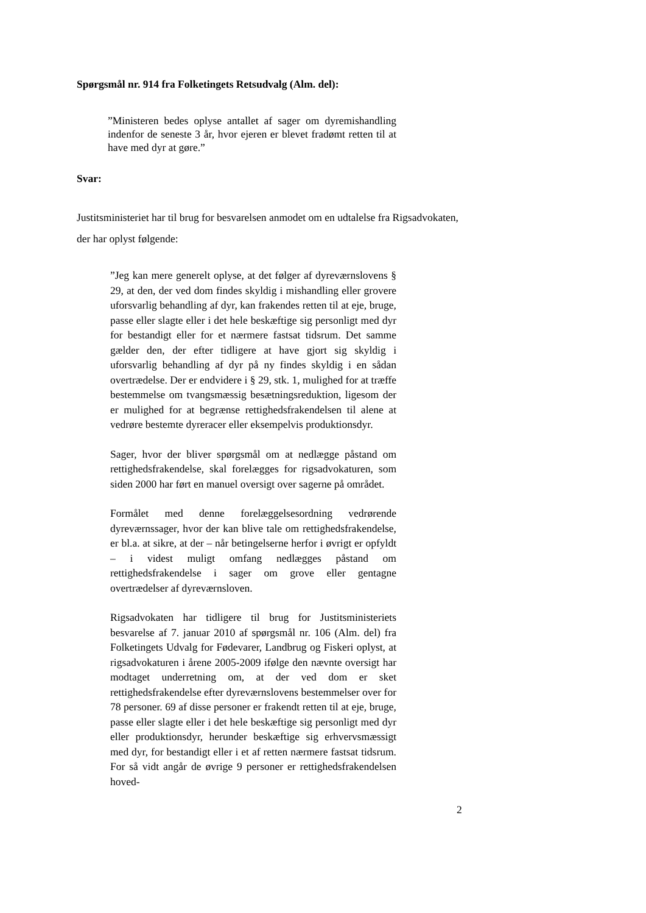Spørgsmål nr. 914 fra Folketingets Retsudvalg (Alm. del):
”Ministeren bedes oplyse antallet af sager om dyremishandling indenfor de seneste 3 år, hvor ejeren er blevet fradømt retten til at have med dyr at gøre.”
Svar:
Justitsministeriet har til brug for besvarelsen anmodet om en udtalelse fra Rigsadvokaten, der har oplyst følgende:
”Jeg kan mere generelt oplyse, at det følger af dyreværnslovens § 29, at den, der ved dom findes skyldig i mishandling eller grovere uforsvarlig behandling af dyr, kan frakendes retten til at eje, bruge, passe eller slagte eller i det hele beskæftige sig personligt med dyr for bestandigt eller for et nærmere fastsat tidsrum. Det samme gælder den, der efter tidligere at have gjort sig skyldig i uforsvarlig behandling af dyr på ny findes skyldig i en sådan overtrædelse. Der er endvidere i § 29, stk. 1, mulighed for at træffe bestemmelse om tvangsmæssig besætningsreduktion, ligesom der er mulighed for at begrænse rettighedsfrakendelsen til alene at vedrøre bestemte dyreracer eller eksempelvis produktionsdyr.
Sager, hvor der bliver spørgsmål om at nedlægge påstand om rettighedsfrakendelse, skal forelægges for rigsadvokaturen, som siden 2000 har ført en manuel oversigt over sagerne på området.
Formålet med denne forelæggelsesordning vedrørende dyreværnssager, hvor der kan blive tale om rettighedsfrakendelse, er bl.a. at sikre, at der – når betingelserne herfor i øvrigt er opfyldt – i videst muligt omfang nedlægges påstand om rettighedsfrakendelse i sager om grove eller gentagne overtrædelser af dyreværnsloven.
Rigsadvokaten har tidligere til brug for Justitsministeriets besvarelse af 7. januar 2010 af spørgsmål nr. 106 (Alm. del) fra Folketingets Udvalg for Fødevarer, Landbrug og Fiskeri oplyst, at rigsadvokaturen i årene 2005-2009 ifølge den nævnte oversigt har modtaget underretning om, at der ved dom er sket rettighedsfrakendelse efter dyreværnslovens bestemmelser over for 78 personer. 69 af disse personer er frakendt retten til at eje, bruge, passe eller slagte eller i det hele beskæftige sig personligt med dyr eller produktionsdyr, herunder beskæftige sig erhvervsmæssigt med dyr, for bestandigt eller i et af retten nærmere fastsat tidsrum. For så vidt angår de øvrige 9 personer er rettighedsfrakendelsen hoved-
2